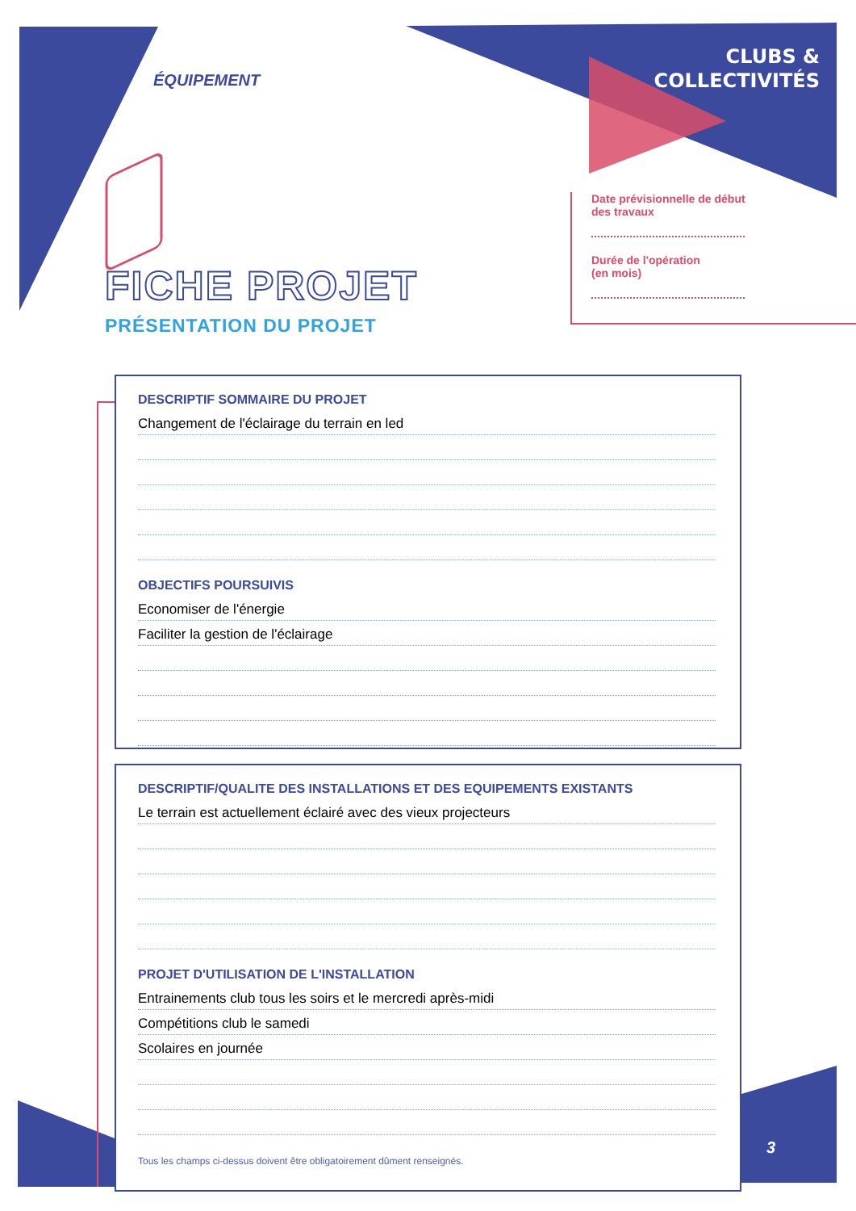ÉQUIPEMENT
CLUBS &
COLLECTIVITÉS
FICHE PROJET
PRÉSENTATION DU PROJET
Date prévisionnelle de début
des travaux
Durée de l'opération
(en mois)
DESCRIPTIF SOMMAIRE DU PROJET
Changement de l'éclairage du terrain en led
OBJECTIFS POURSUIVIS
Economiser de l'énergie
Faciliter la gestion de l'éclairage
DESCRIPTIF/QUALITE DES INSTALLATIONS ET DES EQUIPEMENTS EXISTANTS
Le terrain est actuellement éclairé avec des vieux projecteurs
PROJET D'UTILISATION DE L'INSTALLATION
Entrainements club tous les soirs et le mercredi après-midi
Compétitions club le samedi
Scolaires en journée
Tous les champs ci-dessus doivent être obligatoirement dûment renseignés.
3